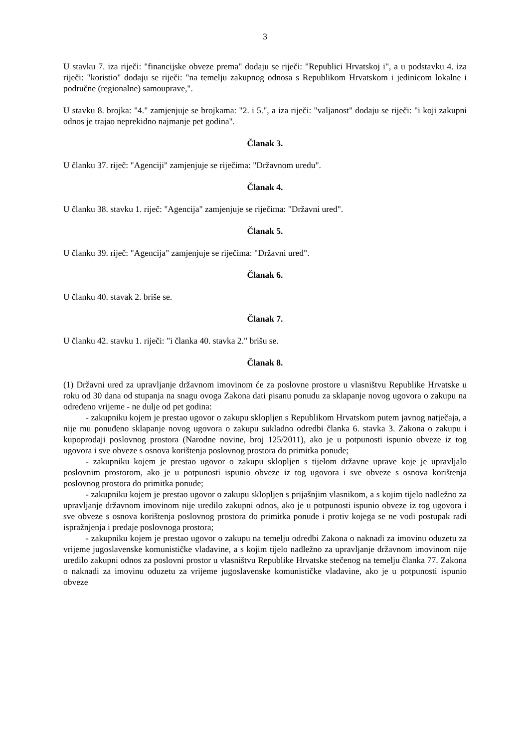3
U stavku 7. iza riječi: "financijske obveze prema" dodaju se riječi: "Republici Hrvatskoj i", a u podstavku 4. iza riječi: "koristio" dodaju se riječi: "na temelju zakupnog odnosa s Republikom Hrvatskom i jedinicom lokalne i područne (regionalne) samouprave,".
U stavku 8. brojka: "4." zamjenjuje se brojkama: "2. i 5.", a iza riječi: "valjanost" dodaju se riječi: "i koji zakupni odnos je trajao neprekidno najmanje pet godina".
Članak 3.
U članku 37. riječ: "Agenciji" zamjenjuje se riječima: "Državnom uredu".
Članak 4.
U članku 38. stavku 1. riječ: "Agencija" zamjenjuje se riječima: "Državni ured".
Članak 5.
U članku 39. riječ: "Agencija" zamjenjuje se riječima: "Državni ured".
Članak 6.
U članku 40. stavak 2. briše se.
Članak 7.
U članku 42. stavku 1. riječi: "i članka 40. stavka 2." brišu se.
Članak 8.
(1) Državni ured za upravljanje državnom imovinom će za poslovne prostore u vlasništvu Republike Hrvatske u roku od 30 dana od stupanja na snagu ovoga Zakona dati pisanu ponudu za sklapanje novog ugovora o zakupu na određeno vrijeme - ne dulje od pet godina:
- zakupniku kojem je prestao ugovor o zakupu sklopljen s Republikom Hrvatskom putem javnog natječaja, a nije mu ponuđeno sklapanje novog ugovora o zakupu sukladno odredbi članka 6. stavka 3. Zakona o zakupu i kupoprodaji poslovnog prostora (Narodne novine, broj 125/2011), ako je u potpunosti ispunio obveze iz tog ugovora i sve obveze s osnova korištenja poslovnog prostora do primitka ponude;
- zakupniku kojem je prestao ugovor o zakupu sklopljen s tijelom državne uprave koje je upravljalo poslovnim prostorom, ako je u potpunosti ispunio obveze iz tog ugovora i sve obveze s osnova korištenja poslovnog prostora do primitka ponude;
- zakupniku kojem je prestao ugovor o zakupu sklopljen s prijašnjim vlasnikom, a s kojim tijelo nadležno za upravljanje državnom imovinom nije uredilo zakupni odnos, ako je u potpunosti ispunio obveze iz tog ugovora i sve obveze s osnova korištenja poslovnog prostora do primitka ponude i protiv kojega se ne vodi postupak radi ispražnjenja i predaje poslovnoga prostora;
- zakupniku kojem je prestao ugovor o zakupu na temelju odredbi Zakona o naknadi za imovinu oduzetu za vrijeme jugoslavenske komunističke vladavine, a s kojim tijelo nadležno za upravljanje državnom imovinom nije uredilo zakupni odnos za poslovni prostor u vlasništvu Republike Hrvatske stečenog na temelju članka 77. Zakona o naknadi za imovinu oduzetu za vrijeme jugoslavenske komunističke vladavine, ako je u potpunosti ispunio obveze